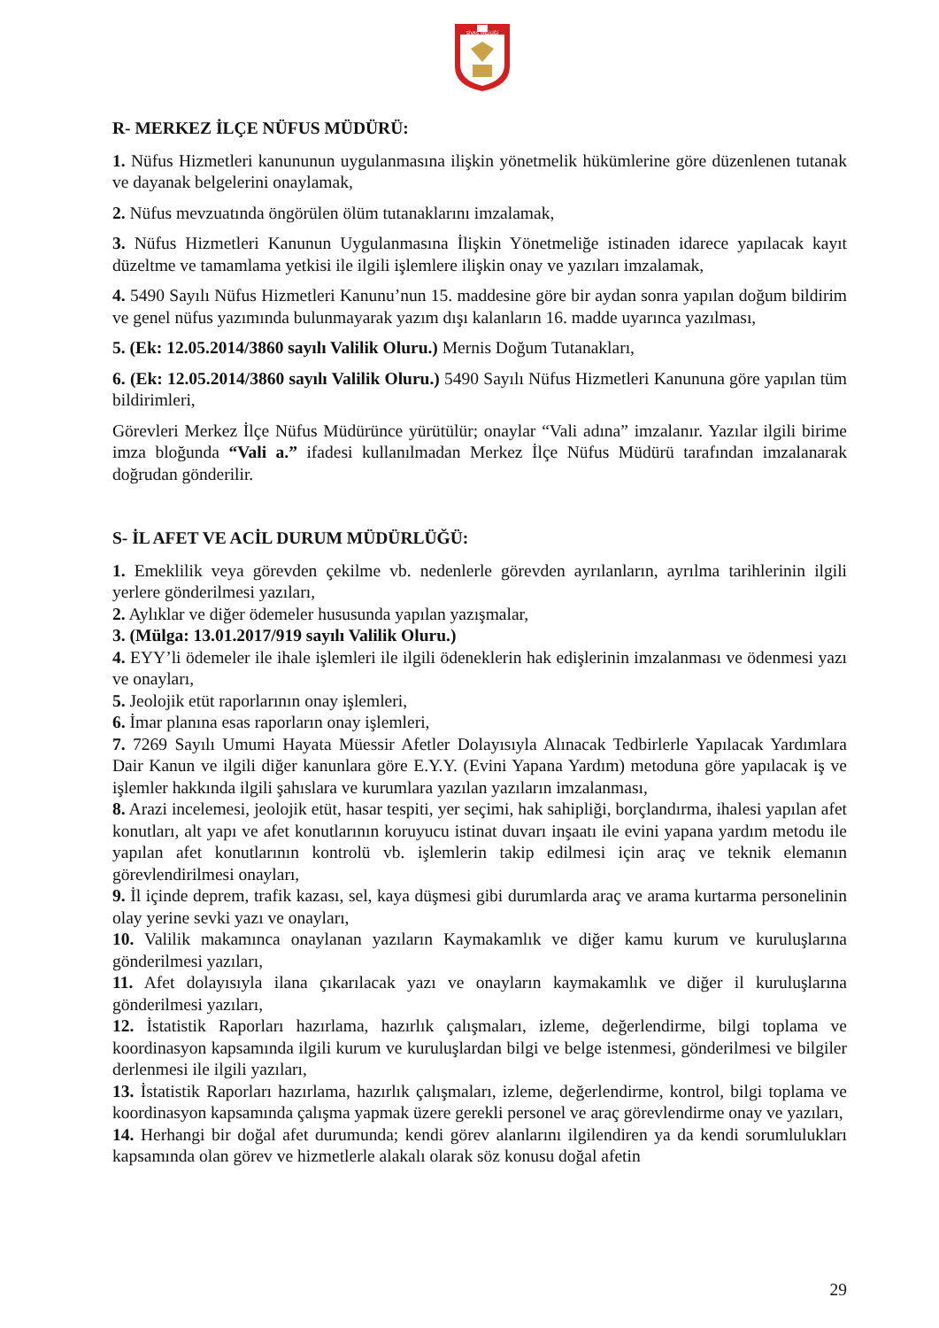SİVAS VALİLİĞİ
R- MERKEZ İLÇE NÜFUS MÜDÜRÜ:
1. Nüfus Hizmetleri kanununun uygulanmasına ilişkin yönetmelik hükümlerine göre düzenlenen tutanak ve dayanak belgelerini onaylamak,
2. Nüfus mevzuatında öngörülen ölüm tutanaklarını imzalamak,
3. Nüfus Hizmetleri Kanunun Uygulanmasına İlişkin Yönetmeliğe istinaden idarece yapılacak kayıt düzeltme ve tamamlama yetkisi ile ilgili işlemlere ilişkin onay ve yazıları imzalamak,
4. 5490 Sayılı Nüfus Hizmetleri Kanunu’nun 15. maddesine göre bir aydan sonra yapılan doğum bildirim ve genel nüfus yazımında bulunmayarak yazım dışı kalanların 16. madde uyarınca yazılması,
5. (Ek: 12.05.2014/3860 sayılı Valilik Oluru.) Mernis Doğum Tutanakları,
6. (Ek: 12.05.2014/3860 sayılı Valilik Oluru.) 5490 Sayılı Nüfus Hizmetleri Kanununa göre yapılan tüm bildirimleri,
Görevleri Merkez İlçe Nüfus Müdürünce yürütülür; onaylar “Vali adına” imzalanır. Yazılar ilgili birime imza bloğunda “Vali a.” ifadesi kullanılmadan Merkez İlçe Nüfus Müdürü tarafından imzalanarak doğrudan gönderilir.
S- İL AFET VE ACİL DURUM MÜDÜRLÜĞÜ:
1. Emeklilik veya görevden çekilme vb. nedenlerle görevden ayrılanların, ayrılma tarihlerinin ilgili yerlere gönderilmesi yazıları,
2. Aylıklar ve diğer ödemeler hususunda yapılan yazışmalar,
3. (Mülga: 13.01.2017/919 sayılı Valilik Oluru.)
4. EYY’li ödemeler ile ihale işlemleri ile ilgili ödeneklerin hak edişlerinin imzalanması ve ödenmesi yazı ve onayları,
5. Jeolojik etüt raporlarının onay işlemleri,
6. İmar planına esas raporların onay işlemleri,
7. 7269 Sayılı Umumi Hayata Müessir Afetler Dolayısıyla Alınacak Tedbirlerle Yapılacak Yardımlara Dair Kanun ve ilgili diğer kanunlara göre E.Y.Y. (Evini Yapana Yardım) metoduna göre yapılacak iş ve işlemler hakkında ilgili şahıslara ve kurumlara yazılan yazıların imzalanması,
8. Arazi incelemesi, jeolojik etüt, hasar tespiti, yer seçimi, hak sahipliği, borçlandırma, ihalesi yapılan afet konutları, alt yapı ve afet konutlarının koruyucu istinat duvarı inşaatı ile evini yapana yardım metodu ile yapılan afet konutlarının kontrolü vb. işlemlerin takip edilmesi için araç ve teknik elemanın görevlendirilmesi onayları,
9. İl içinde deprem, trafik kazası, sel, kaya düşmesi gibi durumlarda araç ve arama kurtarma personelinin olay yerine sevki yazı ve onayları,
10. Valilik makamınca onaylanan yazıların Kaymakamlık ve diğer kamu kurum ve kuruluşlarına gönderilmesi yazıları,
11. Afet dolayısıyla ilana çıkarılacak yazı ve onayların kaymakamlık ve diğer il kuruluşlarına gönderilmesi yazıları,
12. İstatistik Raporları hazırlama, hazırlık çalışmaları, izleme, değerlendirme, bilgi toplama ve koordinasyon kapsamında ilgili kurum ve kuruluşlardan bilgi ve belge istenmesi, gönderilmesi ve bilgiler derlenmesi ile ilgili yazıları,
13. İstatistik Raporları hazırlama, hazırlık çalışmaları, izleme, değerlendirme, kontrol, bilgi toplama ve koordinasyon kapsamında çalışma yapmak üzere gerekli personel ve araç görevlendirme onay ve yazıları,
14. Herhangi bir doğal afet durumunda; kendi görev alanlarını ilgilendiren ya da kendi sorumlulukları kapsamında olan görev ve hizmetlerle alakalı olarak söz konusu doğal afetin
29